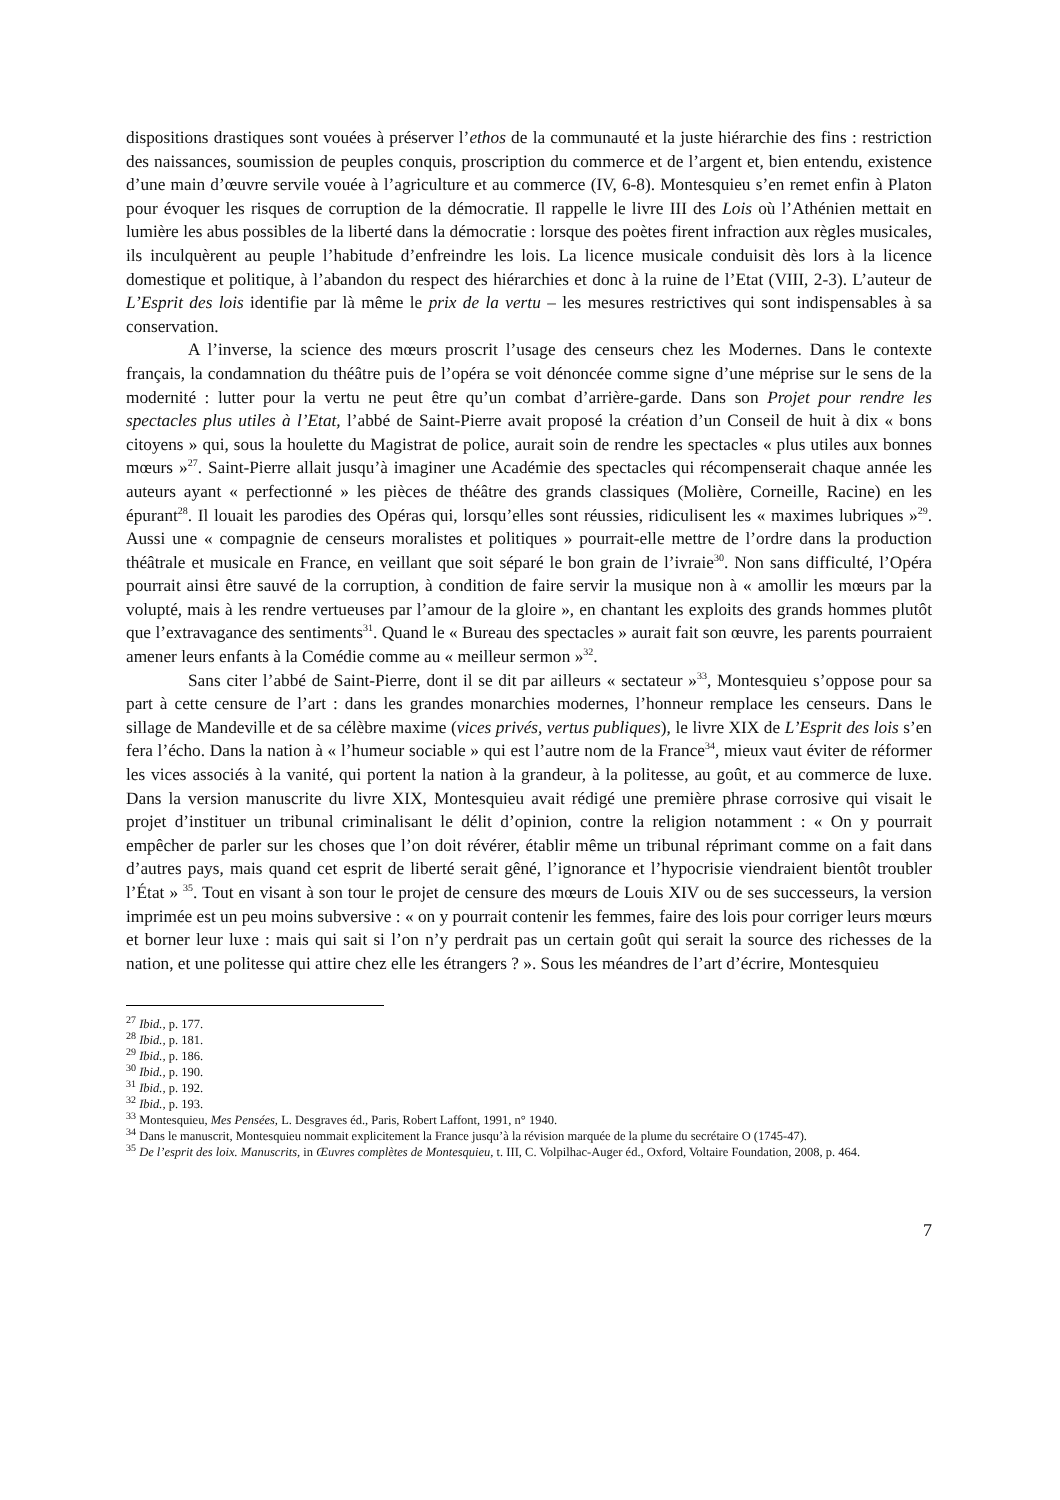dispositions drastiques sont vouées à préserver l’ethos de la communauté et la juste hiérarchie des fins : restriction des naissances, soumission de peuples conquis, proscription du commerce et de l’argent et, bien entendu, existence d’une main d’œuvre servile vouée à l’agriculture et au commerce (IV, 6-8). Montesquieu s’en remet enfin à Platon pour évoquer les risques de corruption de la démocratie. Il rappelle le livre III des Lois où l’Athénien mettait en lumière les abus possibles de la liberté dans la démocratie : lorsque des poètes firent infraction aux règles musicales, ils inculquèrent au peuple l’habitude d’enfreindre les lois. La licence musicale conduisit dès lors à la licence domestique et politique, à l’abandon du respect des hiérarchies et donc à la ruine de l’Etat (VIII, 2-3). L’auteur de L’Esprit des lois identifie par là même le prix de la vertu – les mesures restrictives qui sont indispensables à sa conservation.
A l’inverse, la science des mœurs proscrit l’usage des censeurs chez les Modernes. Dans le contexte français, la condamnation du théâtre puis de l’opéra se voit dénoncée comme signe d’une méprise sur le sens de la modernité : lutter pour la vertu ne peut être qu’un combat d’arrière-garde. Dans son Projet pour rendre les spectacles plus utiles à l’Etat, l’abbé de Saint-Pierre avait proposé la création d’un Conseil de huit à dix « bons citoyens » qui, sous la houlette du Magistrat de police, aurait soin de rendre les spectacles « plus utiles aux bonnes mœurs »<sup>27</sup>. Saint-Pierre allait jusqu’à imaginer une Académie des spectacles qui récompenserait chaque année les auteurs ayant « perfectionné » les pièces de théâtre des grands classiques (Molière, Corneille, Racine) en les épurant<sup>28</sup>. Il louait les parodies des Opéras qui, lorsqu’elles sont réussies, ridiculisent les « maximes lubriques »<sup>29</sup>. Aussi une « compagnie de censeurs moralistes et politiques » pourrait-elle mettre de l’ordre dans la production théâtrale et musicale en France, en veillant que soit séparé le bon grain de l’ivraie<sup>30</sup>. Non sans difficulté, l’Opéra pourrait ainsi être sauvé de la corruption, à condition de faire servir la musique non à « amollir les mœurs par la volupté, mais à les rendre vertueuses par l’amour de la gloire », en chantant les exploits des grands hommes plutôt que l’extravagance des sentiments<sup>31</sup>. Quand le « Bureau des spectacles » aurait fait son œuvre, les parents pourraient amener leurs enfants à la Comédie comme au « meilleur sermon »<sup>32</sup>.
Sans citer l’abbé de Saint-Pierre, dont il se dit par ailleurs « sectateur »<sup>33</sup>, Montesquieu s’oppose pour sa part à cette censure de l’art : dans les grandes monarchies modernes, l’honneur remplace les censeurs. Dans le sillage de Mandeville et de sa célèbre maxime (vices privés, vertus publiques), le livre XIX de L’Esprit des lois s’en fera l’écho. Dans la nation à « l’humeur sociable » qui est l’autre nom de la France<sup>34</sup>, mieux vaut éviter de réformer les vices associés à la vanité, qui portent la nation à la grandeur, à la politesse, au goût, et au commerce de luxe. Dans la version manuscrite du livre XIX, Montesquieu avait rédigé une première phrase corrosive qui visait le projet d’instituer un tribunal criminalisant le délit d’opinion, contre la religion notamment : « On y pourrait empêcher de parler sur les choses que l’on doit révérer, établir même un tribunal réprimant comme on a fait dans d’autres pays, mais quand cet esprit de liberté serait gêné, l’ignorance et l’hypocrisie viendraient bientôt troubler l’État » <sup>35</sup>. Tout en visant à son tour le projet de censure des mœurs de Louis XIV ou de ses successeurs, la version imprimée est un peu moins subversive : « on y pourrait contenir les femmes, faire des lois pour corriger leurs mœurs et borner leur luxe : mais qui sait si l’on n’y perdrait pas un certain goût qui serait la source des richesses de la nation, et une politesse qui attire chez elle les étrangers ? ». Sous les méandres de l’art d’écrire, Montesquieu
<sup>27</sup> Ibid., p. 177.
<sup>28</sup> Ibid., p. 181.
<sup>29</sup> Ibid., p. 186.
<sup>30</sup> Ibid., p. 190.
<sup>31</sup> Ibid., p. 192.
<sup>32</sup> Ibid., p. 193.
<sup>33</sup> Montesquieu, Mes Pensées, L. Desgraves éd., Paris, Robert Laffont, 1991, n° 1940.
<sup>34</sup> Dans le manuscrit, Montesquieu nommait explicitement la France jusqu’à la révision marquée de la plume du secrétaire O (1745-47).
<sup>35</sup> De l’esprit des loix. Manuscrits, in Œuvres complètes de Montesquieu, t. III, C. Volpilhac-Auger éd., Oxford, Voltaire Foundation, 2008, p. 464.
7